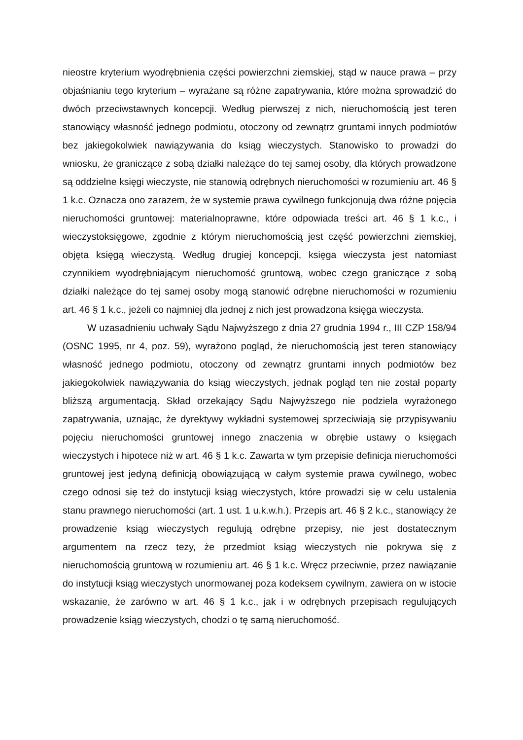nieostre kryterium wyodrębnienia części powierzchni ziemskiej, stąd w nauce prawa – przy objaśnianiu tego kryterium – wyrażane są różne zapatrywania, które można sprowadzić do dwóch przeciwstawnych koncepcji. Według pierwszej z nich, nieruchomością jest teren stanowiący własność jednego podmiotu, otoczony od zewnątrz gruntami innych podmiotów bez jakiegokolwiek nawiązywania do ksiąg wieczystych. Stanowisko to prowadzi do wniosku, że graniczące z sobą działki należące do tej samej osoby, dla których prowadzone są oddzielne księgi wieczyste, nie stanowią odrębnych nieruchomości w rozumieniu art. 46 § 1 k.c. Oznacza ono zarazem, że w systemie prawa cywilnego funkcjonują dwa różne pojęcia nieruchomości gruntowej: materialnoprawne, które odpowiada treści art. 46 § 1 k.c., i wieczystoksięgowe, zgodnie z którym nieruchomością jest część powierzchni ziemskiej, objęta księgą wieczystą. Według drugiej koncepcji, księga wieczysta jest natomiast czynnikiem wyodrębniającym nieruchomość gruntową, wobec czego graniczące z sobą działki należące do tej samej osoby mogą stanowić odrębne nieruchomości w rozumieniu art. 46 § 1 k.c., jeżeli co najmniej dla jednej z nich jest prowadzona księga wieczysta.
W uzasadnieniu uchwały Sądu Najwyższego z dnia 27 grudnia 1994 r., III CZP 158/94 (OSNC 1995, nr 4, poz. 59), wyrażono pogląd, że nieruchomością jest teren stanowiący własność jednego podmiotu, otoczony od zewnątrz gruntami innych podmiotów bez jakiegokolwiek nawiązywania do ksiąg wieczystych, jednak pogląd ten nie został poparty bliższą argumentacją. Skład orzekający Sądu Najwyższego nie podziela wyrażonego zapatrywania, uznając, że dyrektywy wykładni systemowej sprzeciwiają się przypisywaniu pojęciu nieruchomości gruntowej innego znaczenia w obrębie ustawy o księgach wieczystych i hipotece niż w art. 46 § 1 k.c. Zawarta w tym przepisie definicja nieruchomości gruntowej jest jedyną definicją obowiązującą w całym systemie prawa cywilnego, wobec czego odnosi się też do instytucji ksiąg wieczystych, które prowadzi się w celu ustalenia stanu prawnego nieruchomości (art. 1 ust. 1 u.k.w.h.). Przepis art. 46 § 2 k.c., stanowiący że prowadzenie ksiąg wieczystych regulują odrębne przepisy, nie jest dostatecznym argumentem na rzecz tezy, że przedmiot ksiąg wieczystych nie pokrywa się z nieruchomością gruntową w rozumieniu art. 46 § 1 k.c. Wręcz przeciwnie, przez nawiązanie do instytucji ksiąg wieczystych unormowanej poza kodeksem cywilnym, zawiera on w istocie wskazanie, że zarówno w art. 46 § 1 k.c., jak i w odrębnych przepisach regulujących prowadzenie ksiąg wieczystych, chodzi o tę samą nieruchomość.